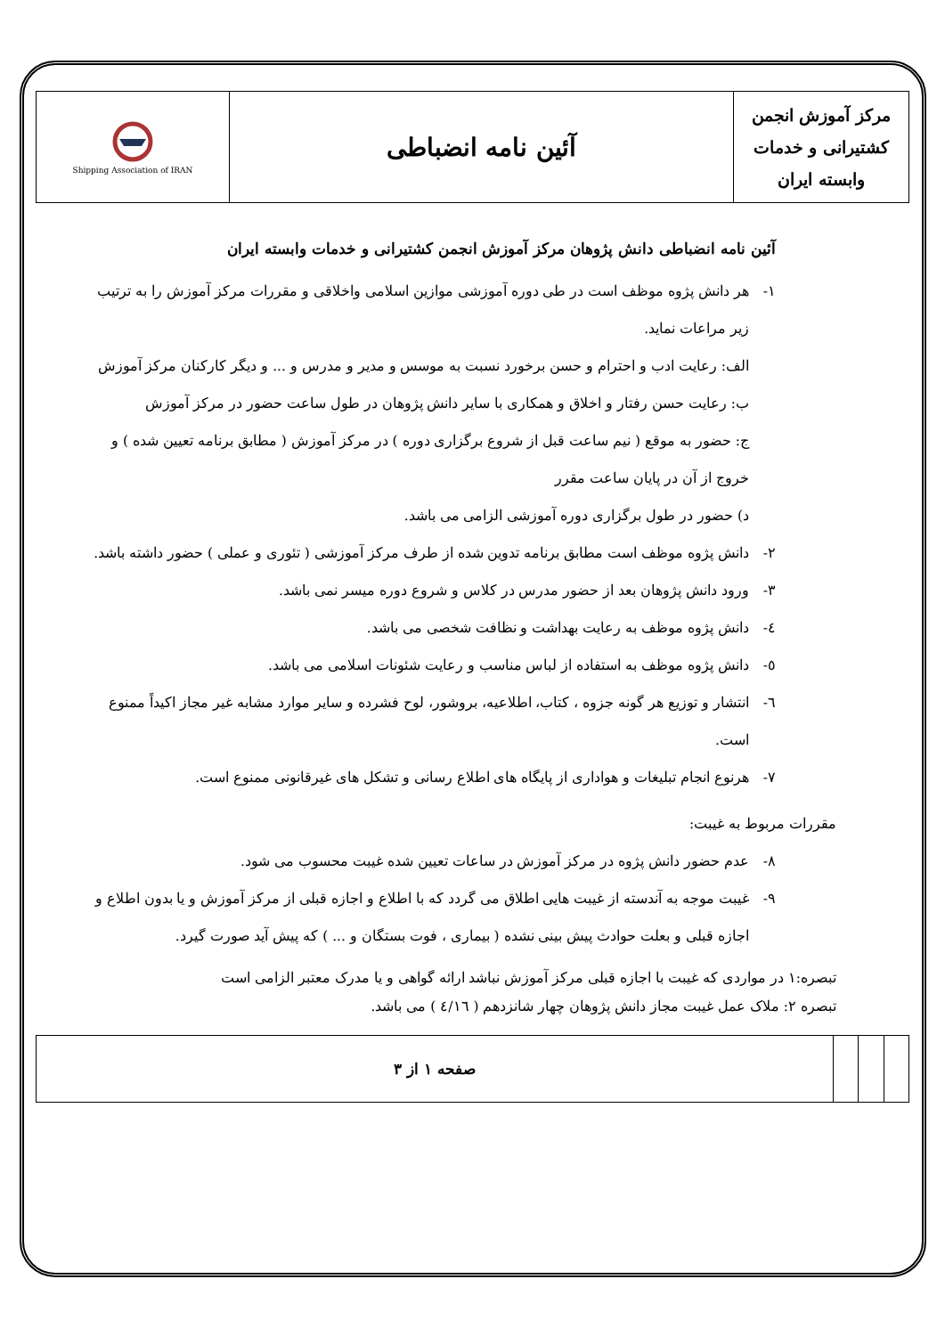| مرکز آموزش انجمن کشتیرانی و خدمات وابسته ایران | آئین نامه انضباطی | Shipping Association of IRAN |
آئین نامه انضباطی دانش پژوهان مرکز آموزش انجمن کشتیرانی و خدمات وابسته ایران
۱- هر دانش پژوه موظف است در طی دوره آموزشی موازین اسلامی واخلاقی و مقررات مرکز آموزش را به ترتیب زیر مراعات نماید.
الف: رعایت ادب و احترام و حسن برخورد نسبت به موسس و مدیر و مدرس و ... و دیگر کارکنان مرکز آموزش
ب: رعایت حسن رفتار و اخلاق و همکاری با سایر دانش پژوهان در طول ساعت حضور در مرکز آموزش
ج: حضور به موقع ( نیم ساعت قبل از شروع برگزاری دوره ) در مرکز آموزش ( مطابق برنامه تعیین شده ) و خروج از آن در پایان ساعت مقرر
د) حضور در طول برگزاری دوره آموزشی الزامی می باشد.
۲- دانش پژوه موظف است مطابق برنامه تدوین شده از طرف مرکز آموزشی ( تئوری و عملی ) حضور داشته باشد.
۳- ورود دانش پژوهان بعد از حضور مدرس در کلاس و شروع دوره میسر نمی باشد.
٤- دانش پژوه موظف به رعایت بهداشت و نظافت شخصی می باشد.
٥- دانش پژوه موظف به استفاده از لباس مناسب و رعایت شئونات اسلامی می باشد.
٦- انتشار و توزیع هر گونه جزوه ، کتاب، اطلاعیه، بروشور، لوح فشرده و سایر موارد مشابه غیر مجاز اکیداً ممنوع است.
۷- هرنوع انجام تبلیغات و هواداری از پایگاه های اطلاع رسانی و تشکل های غیرقانونی ممنوع است.
مقررات مربوط به غیبت:
۸- عدم حضور دانش پژوه در مرکز آموزش در ساعات تعیین شده غیبت محسوب می شود.
۹- غیبت موجه به آندسته از غیبت هایی اطلاق می گردد که با اطلاع و اجازه قبلی از مرکز آموزش و یا بدون اطلاع و اجازه قبلی و بعلت حوادث پیش بینی نشده ( بیماری ، فوت بستگان و ... ) که پیش آید صورت گیرد.
تبصره:۱ در مواردی که غیبت با اجازه قبلی مرکز آموزش نباشد ارائه گواهی و یا مدرک معتبر الزامی است
تبصره ۲: ملاک عمل غیبت مجاز دانش پژوهان چهار شانزدهم ( ٤/١٦ ) می باشد.
| | | | صفحه ۱ از ۳ |